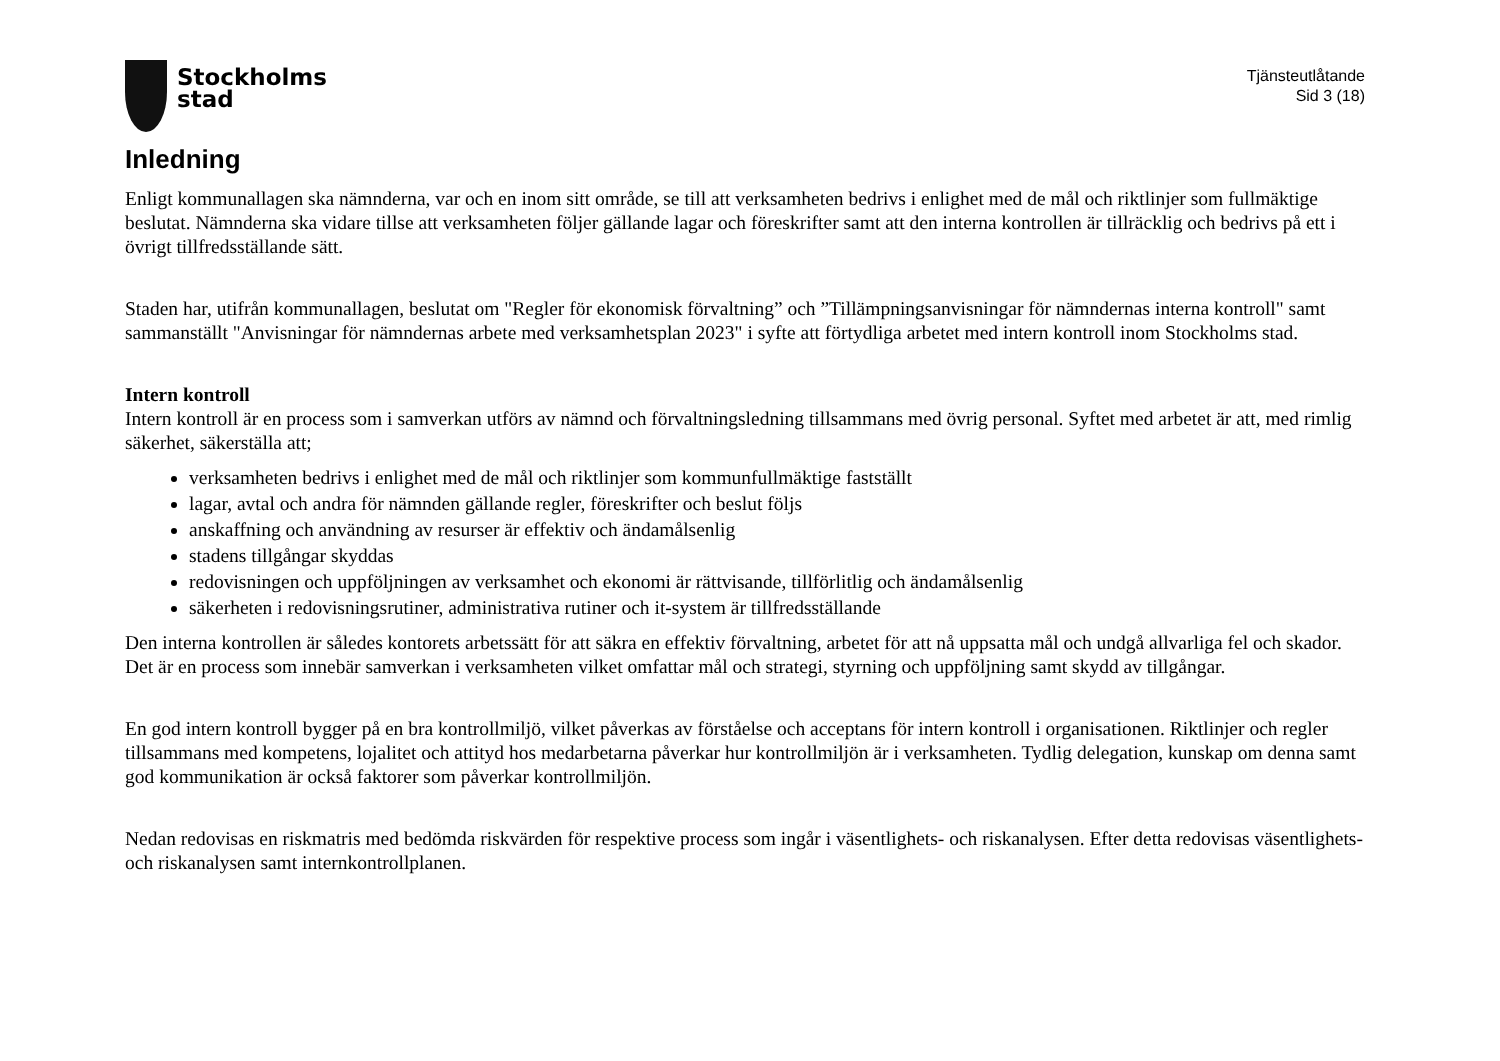Stockholms
stad
Tjänsteutlåtande
Sid 3 (18)
Inledning
Enligt kommunallagen ska nämnderna, var och en inom sitt område, se till att verksamheten bedrivs i enlighet med de mål och riktlinjer som fullmäktige beslutat. Nämnderna ska vidare tillse att verksamheten följer gällande lagar och föreskrifter samt att den interna kontrollen är tillräcklig och bedrivs på ett i övrigt tillfredsställande sätt.
Staden har, utifrån kommunallagen, beslutat om "Regler för ekonomisk förvaltning” och ”Tillämpningsanvisningar för nämndernas interna kontroll" samt sammanställt "Anvisningar för nämndernas arbete med verksamhetsplan 2023" i syfte att förtydliga arbetet med intern kontroll inom Stockholms stad.
Intern kontroll
Intern kontroll är en process som i samverkan utförs av nämnd och förvaltningsledning tillsammans med övrig personal. Syftet med arbetet är att, med rimlig säkerhet, säkerställa att;
verksamheten bedrivs i enlighet med de mål och riktlinjer som kommunfullmäktige fastställt
lagar, avtal och andra för nämnden gällande regler, föreskrifter och beslut följs
anskaffning och användning av resurser är effektiv och ändamålsenlig
stadens tillgångar skyddas
redovisningen och uppföljningen av verksamhet och ekonomi är rättvisande, tillförlitlig och ändamålsenlig
säkerheten i redovisningsrutiner, administrativa rutiner och it-system är tillfredsställande
Den interna kontrollen är således kontorets arbetssätt för att säkra en effektiv förvaltning, arbetet för att nå uppsatta mål och undgå allvarliga fel och skador. Det är en process som innebär samverkan i verksamheten vilket omfattar mål och strategi, styrning och uppföljning samt skydd av tillgångar.
En god intern kontroll bygger på en bra kontrollmiljö, vilket påverkas av förståelse och acceptans för intern kontroll i organisationen. Riktlinjer och regler tillsammans med kompetens, lojalitet och attityd hos medarbetarna påverkar hur kontrollmiljön är i verksamheten. Tydlig delegation, kunskap om denna samt god kommunikation är också faktorer som påverkar kontrollmiljön.
Nedan redovisas en riskmatris med bedömda riskvärden för respektive process som ingår i väsentlighets- och riskanalysen. Efter detta redovisas väsentlighets- och riskanalysen samt internkontrollplanen.